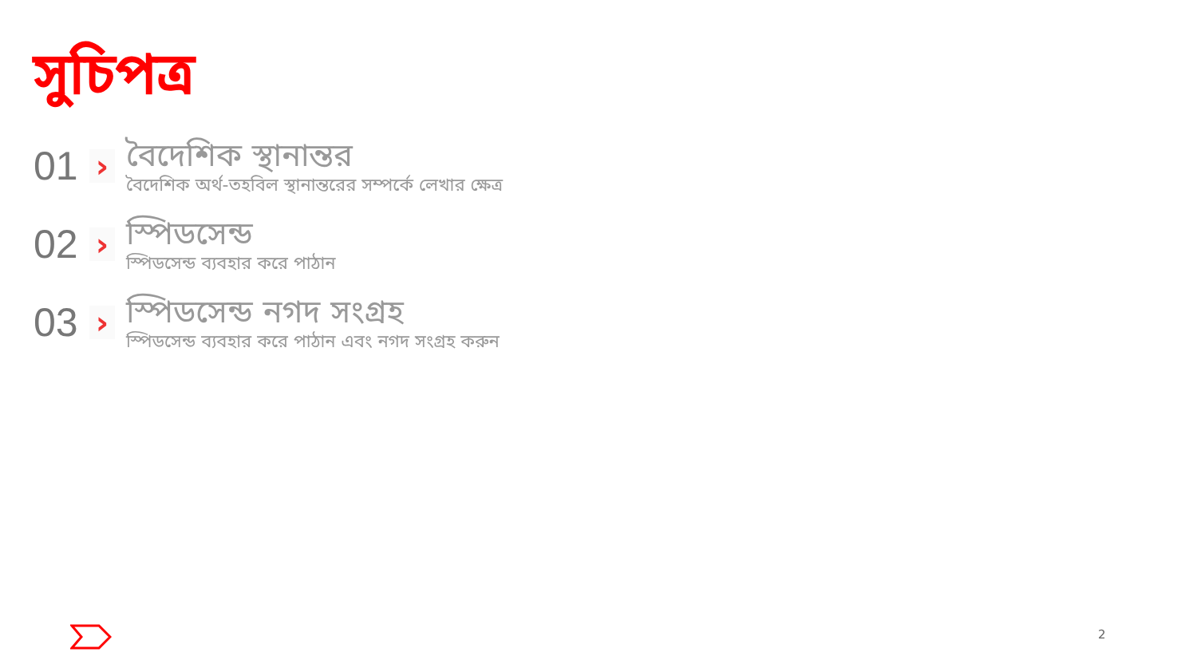সুচিপত্র
01
›
বৈদেশিক স্থানান্তর
বৈদেশিক অর্থ-তহবিল স্থানান্তরের সম্পর্কে লেখার ক্ষেত্র
02
›
স্পিডসেন্ড
স্পিডসেন্ড ব্যবহার করে পাঠান
03
›
স্পিডসেন্ড নগদ সংগ্রহ
স্পিডসেন্ড ব্যবহার করে পাঠান এবং নগদ সংগ্রহ করুন
2